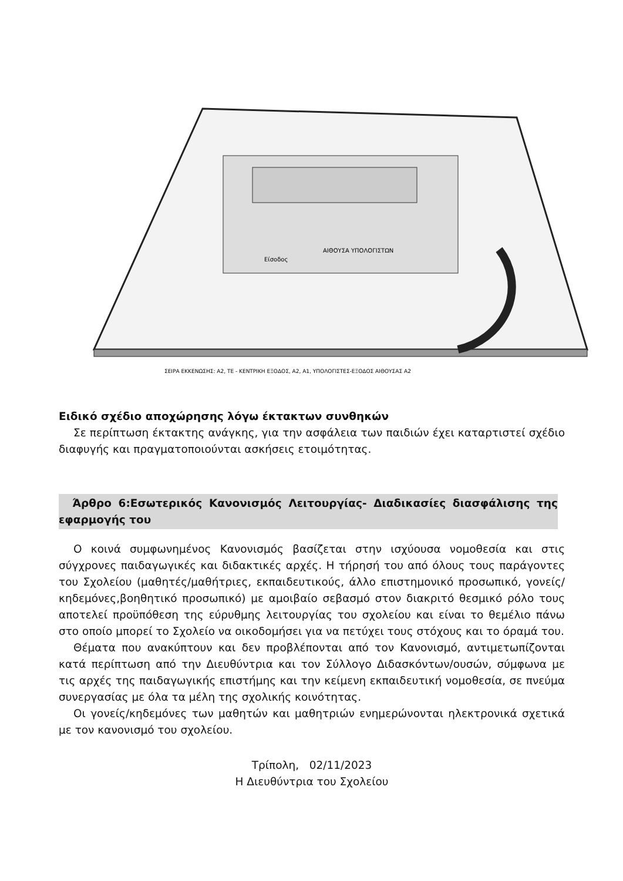ΑΙΘΟΥΣΑ ΥΠΟΛΟΓΙΣΤΩΝ
Είσοδος
ΣΕΙΡΑ ΕΚΚΕΝΩΣΗΣ: Α2, ΤΕ - ΚΕΝΤΡΙΚΗ ΕΞΟΔΟΣ, Α2, Α1, ΥΠΟΛΟΓΙΣΤΕΣ-ΕΞΟΔΟΣ ΑΙΘΟΥΣΑΣ Α2
Ειδικό σχέδιο αποχώρησης λόγω έκτακτων συνθηκών
Σε περίπτωση έκτακτης ανάγκης, για την ασφάλεια των παιδιών έχει καταρτιστεί σχέδιο διαφυγής και πραγματοποιούνται ασκήσεις ετοιμότητας.
Άρθρο 6:Εσωτερικός Κανονισμός Λειτουργίας- Διαδικασίες διασφάλισης της εφαρμογής του
Ο κοινά συμφωνημένος Κανονισμός βασίζεται στην ισχύουσα νομοθεσία και στις σύγχρονες παιδαγωγικές και διδακτικές αρχές. Η τήρησή του από όλους τους παράγοντες του Σχολείου (μαθητές/μαθήτριες, εκπαιδευτικούς, άλλο επιστημονικό προσωπικό, γονείς/κηδεμόνες,βοηθητικό προσωπικό) με αμοιβαίο σεβασμό στον διακριτό θεσμικό ρόλο τους αποτελεί προϋπόθεση της εύρυθμης λειτουργίας του σχολείου και είναι το θεμέλιο πάνω στο οποίο μπορεί το Σχολείο να οικοδομήσει για να πετύχει τους στόχους και το όραμά του.
Θέματα που ανακύπτουν και δεν προβλέπονται από τον Κανονισμό, αντιμετωπίζονται κατά περίπτωση από την Διευθύντρια και τον Σύλλογο Διδασκόντων/ουσών, σύμφωνα με τις αρχές της παιδαγωγικής επιστήμης και την κείμενη εκπαιδευτική νομοθεσία, σε πνεύμα συνεργασίας με όλα τα μέλη της σχολικής κοινότητας.
Οι γονείς/κηδεμόνες των μαθητών και μαθητριών ενημερώνονται ηλεκτρονικά σχετικά με τον κανονισμό του σχολείου.
Τρίπολη, 02/11/2023
Η Διευθύντρια του Σχολείου